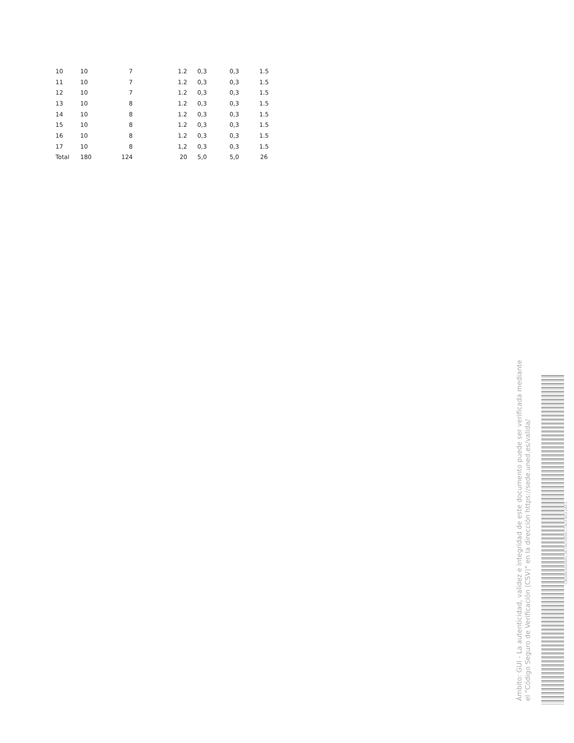| 10 | 10 | 7 | 1.2 | 0,3 | 0,3 | 1.5 |
| 11 | 10 | 7 | 1.2 | 0,3 | 0,3 | 1.5 |
| 12 | 10 | 7 | 1.2 | 0,3 | 0,3 | 1.5 |
| 13 | 10 | 8 | 1.2 | 0,3 | 0,3 | 1.5 |
| 14 | 10 | 8 | 1.2 | 0,3 | 0,3 | 1.5 |
| 15 | 10 | 8 | 1.2 | 0,3 | 0,3 | 1.5 |
| 16 | 10 | 8 | 1.2 | 0,3 | 0,3 | 1.5 |
| 17 | 10 | 8 | 1,2 | 0,3 | 0,3 | 1.5 |
| Total | 180 | 124 | 20 | 5,0 | 5,0 | 26 |
Ámbito: GUI - La autenticidad, validez e integridad de este documento puede ser verificada mediante
el "Código Seguro de Verificación (CSV)" en la dirección https://sede.uned.es/valida/
CBD8656D8AC367A03856C7ACF8022AF1